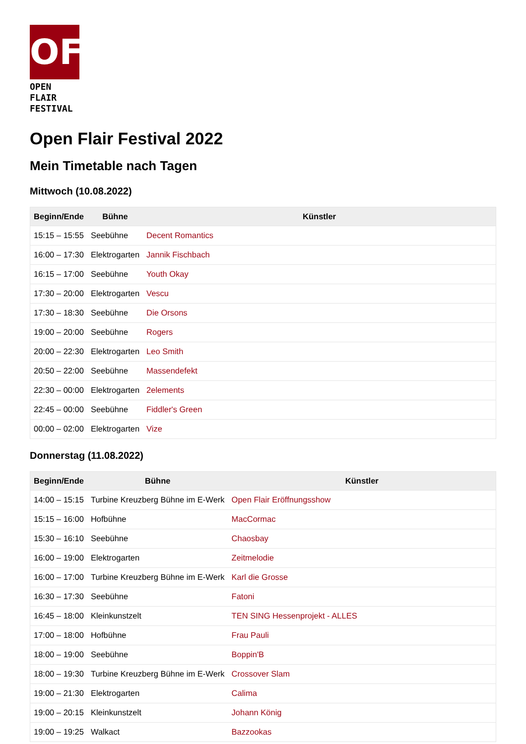OF
OPEN FLAIR
FESTIVAL
Open Flair Festival 2022
Mein Timetable nach Tagen
Mittwoch (10.08.2022)
| Beginn/Ende | Bühne | Künstler |
| --- | --- | --- |
| 15:15 – 15:55 | Seebühne | Decent Romantics |
| 16:00 – 17:30 | Elektrogarten | Jannik Fischbach |
| 16:15 – 17:00 | Seebühne | Youth Okay |
| 17:30 – 20:00 | Elektrogarten | Vescu |
| 17:30 – 18:30 | Seebühne | Die Orsons |
| 19:00 – 20:00 | Seebühne | Rogers |
| 20:00 – 22:30 | Elektrogarten | Leo Smith |
| 20:50 – 22:00 | Seebühne | Massendefekt |
| 22:30 – 00:00 | Elektrogarten | 2elements |
| 22:45 – 00:00 | Seebühne | Fiddler's Green |
| 00:00 – 02:00 | Elektrogarten | Vize |
Donnerstag (11.08.2022)
| Beginn/Ende | Bühne | Künstler |
| --- | --- | --- |
| 14:00 – 15:15 | Turbine Kreuzberg Bühne im E-Werk | Open Flair Eröffnungsshow |
| 15:15 – 16:00 | Hofbühne | MacCormac |
| 15:30 – 16:10 | Seebühne | Chaosbay |
| 16:00 – 19:00 | Elektrogarten | Zeitmelodie |
| 16:00 – 17:00 | Turbine Kreuzberg Bühne im E-Werk | Karl die Grosse |
| 16:30 – 17:30 | Seebühne | Fatoni |
| 16:45 – 18:00 | Kleinkunstzelt | TEN SING Hessenprojekt - ALLES |
| 17:00 – 18:00 | Hofbühne | Frau Pauli |
| 18:00 – 19:00 | Seebühne | Boppin'B |
| 18:00 – 19:30 | Turbine Kreuzberg Bühne im E-Werk | Crossover Slam |
| 19:00 – 21:30 | Elektrogarten | Calima |
| 19:00 – 20:15 | Kleinkunstzelt | Johann König |
| 19:00 – 19:25 | Walkact | Bazzookas |